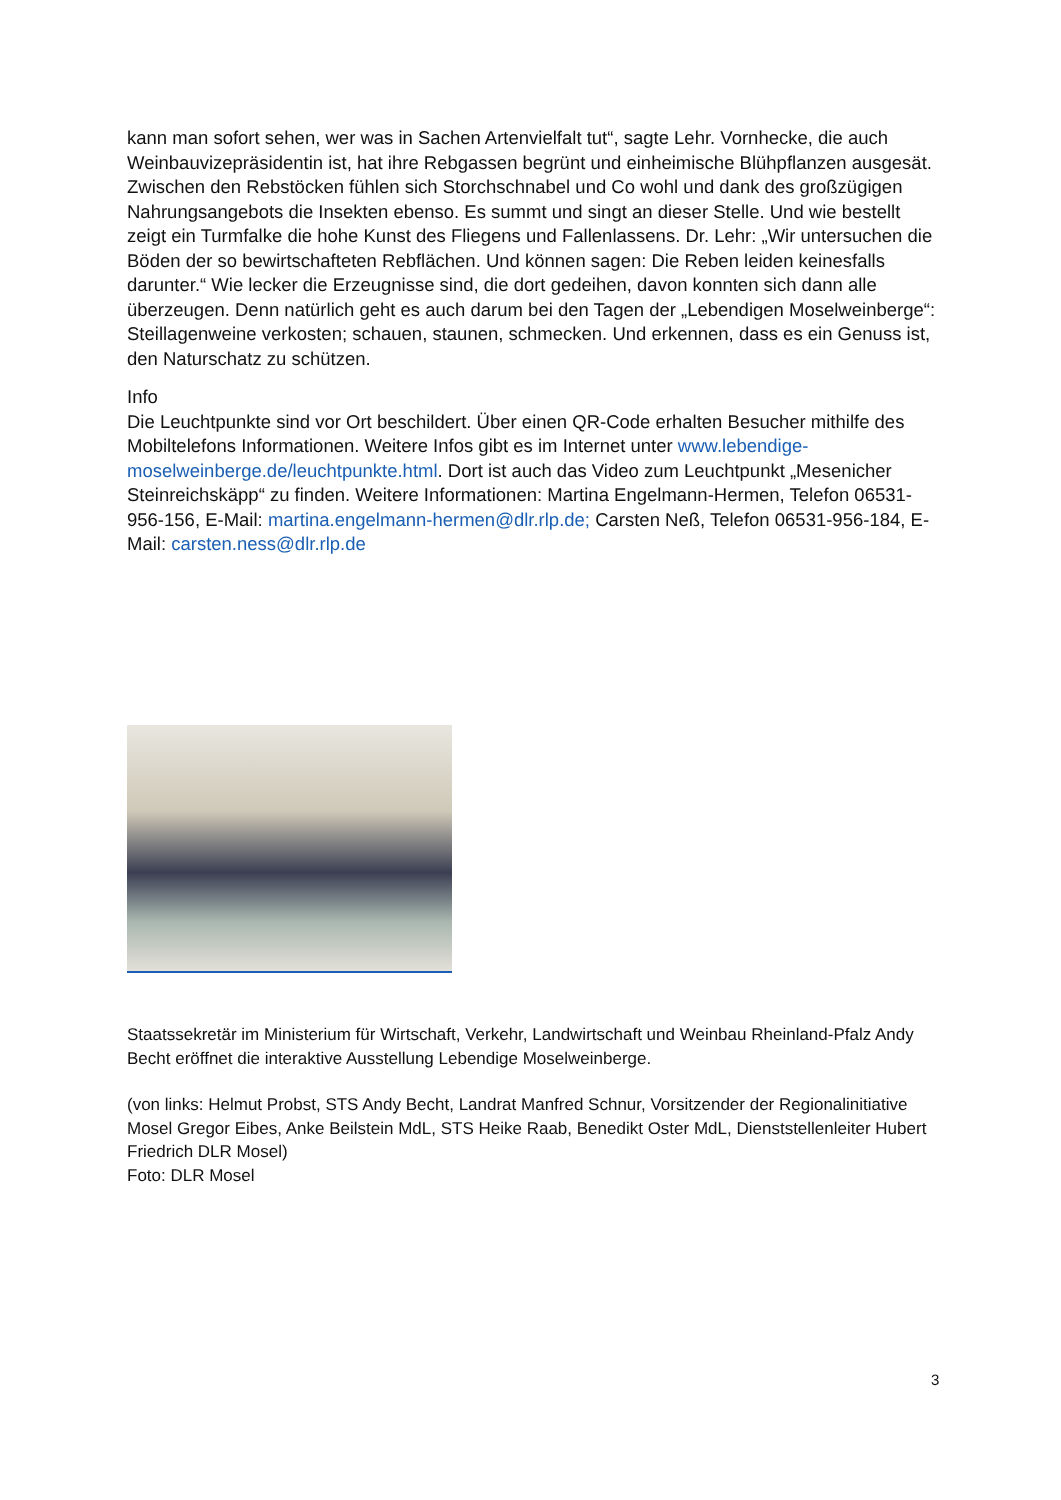kann man sofort sehen, wer was in Sachen Artenvielfalt tut“, sagte Lehr. Vornhecke, die auch Weinbauvizepräsidentin ist, hat ihre Rebgassen begrünt und einheimische Blühpflanzen ausgesät. Zwischen den Rebstöcken fühlen sich Storchschnabel und Co wohl und dank des großzügigen Nahrungsangebots die Insekten ebenso. Es summt und singt an dieser Stelle. Und wie bestellt zeigt ein Turmfalke die hohe Kunst des Fliegens und Fallenlassens. Dr. Lehr: „Wir untersuchen die Böden der so bewirtschafteten Rebflächen. Und können sagen: Die Reben leiden keinesfalls darunter.“ Wie lecker die Erzeugnisse sind, die dort gedeihen, davon konnten sich dann alle überzeugen. Denn natürlich geht es auch darum bei den Tagen der „Lebendigen Moselweinberge“: Steillagenweine verkosten; schauen, staunen, schmecken. Und erkennen, dass es ein Genuss ist, den Naturschatz zu schützen.
Info
Die Leuchtpunkte sind vor Ort beschildert. Über einen QR-Code erhalten Besucher mithilfe des Mobiltelefons Informationen. Weitere Infos gibt es im Internet unter www.lebendige-moselweinberge.de/leuchtpunkte.html. Dort ist auch das Video zum Leuchtpunkt „Mesenicher Steinreichskäpp“ zu finden. Weitere Informationen: Martina Engelmann-Hermen, Telefon 06531-956-156, E-Mail: martina.engelmann-hermen@dlr.rlp.de; Carsten Neß, Telefon 06531-956-184, E-Mail: carsten.ness@dlr.rlp.de
Staatssekretär im Ministerium für Wirtschaft, Verkehr, Landwirtschaft und Weinbau Rheinland-Pfalz Andy Becht eröffnet die interaktive Ausstellung Lebendige Moselweinberge.
(von links: Helmut Probst, STS Andy Becht, Landrat Manfred Schnur, Vorsitzender der Regionalinitiative Mosel Gregor Eibes, Anke Beilstein MdL, STS Heike Raab, Benedikt Oster MdL, Dienststellenleiter Hubert Friedrich DLR Mosel)
Foto: DLR Mosel
3